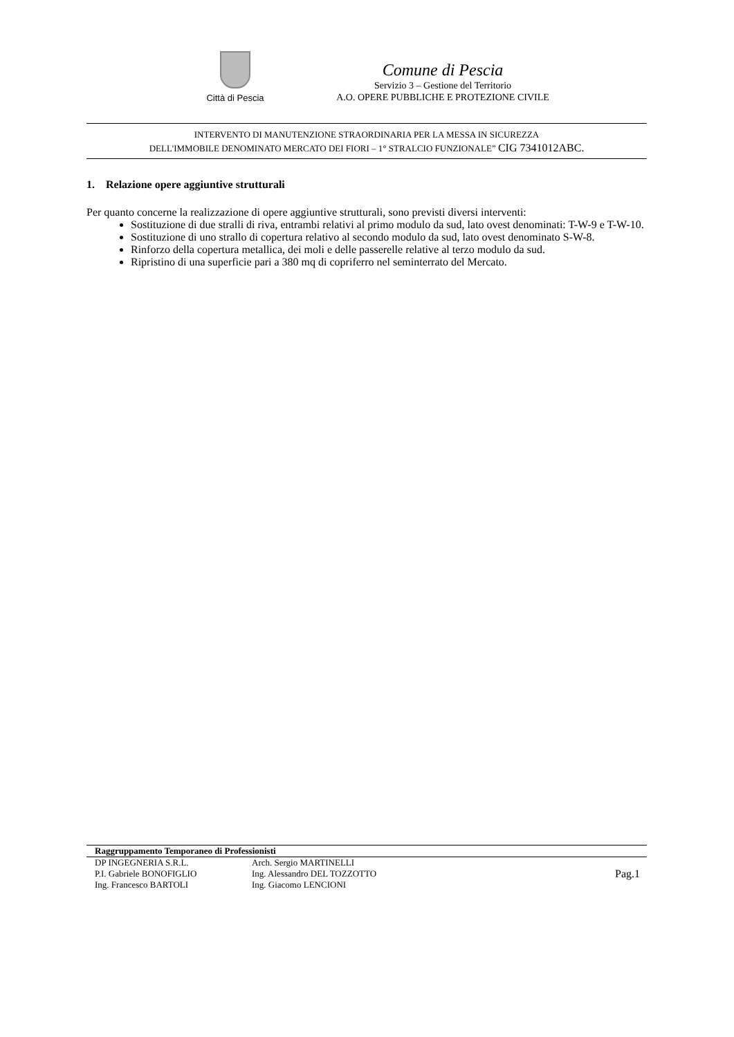Città di Pescia
Comune di Pescia
Servizio 3 – Gestione del Territorio
A.O. OPERE PUBBLICHE E PROTEZIONE CIVILE
INTERVENTO DI MANUTENZIONE STRAORDINARIA PER LA MESSA IN SICUREZZA
DELL'IMMOBILE DENOMINATO MERCATO DEI FIORI – 1° STRALCIO FUNZIONALE” CIG 7341012ABC.
1. Relazione opere aggiuntive strutturali
Per quanto concerne la realizzazione di opere aggiuntive strutturali, sono previsti diversi interventi:
Sostituzione di due stralli di riva, entrambi relativi al primo modulo da sud, lato ovest denominati: T-W-9 e T-W-10.
Sostituzione di uno strallo di copertura relativo al secondo modulo da sud, lato ovest denominato S-W-8.
Rinforzo della copertura metallica, dei moli e delle passerelle relative al terzo modulo da sud.
Ripristino di una superficie pari a 380 mq di copriferro nel seminterrato del Mercato.
Raggruppamento Temporaneo di Professionisti
| DP INGEGNERIA S.R.L. | Arch. Sergio MARTINELLI | Pag.1 |
| P.I. Gabriele BONOFIGLIO | Ing. Alessandro DEL TOZZOTTO | |
| Ing. Francesco BARTOLI | Ing. Giacomo LENCIONI | |